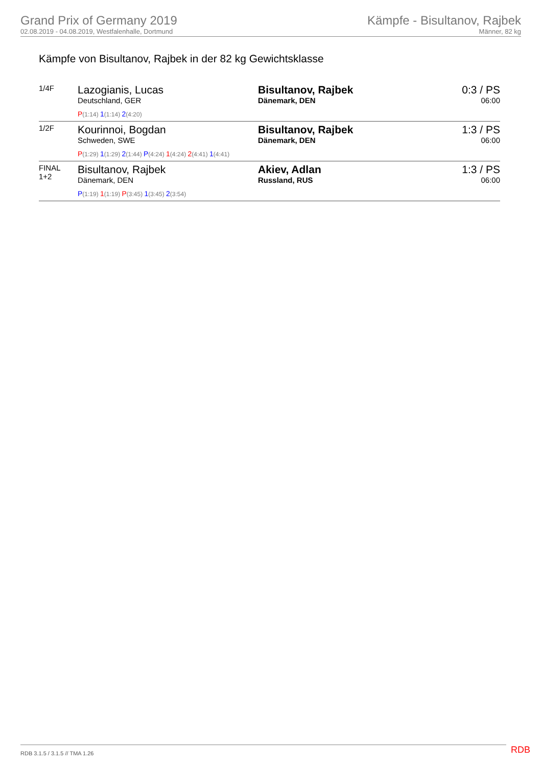Grand Prix of Germany 2019
02.08.2019 - 04.08.2019, Westfalenhalle, Dortmund
Kämpfe - Bisultanov, Rajbek
Männer, 82 kg
Kämpfe von Bisultanov, Rajbek in der 82 kg Gewichtsklasse
| 1/4F | Lazogianis, Lucas Deutschland, GER P (1:14) 1 (1:14) 2 (4:20) | Bisultanov, Rajbek Dänemark, DEN | 0:3 / PS 06:00 |
| 1/2F | Kourinnoi, Bogdan Schweden, SWE P (1:29) 1 (1:29) 2 (1:44) P (4:24) 1 (4:24) 2 (4:41) 1 (4:41) | Bisultanov, Rajbek Dänemark, DEN | 1:3 / PS 06:00 |
| FINAL 1+2 | Bisultanov, Rajbek Dänemark, DEN P (1:19) 1 (1:19) P (3:45) 1 (3:45) 2 (3:54) | Akiev, Adlan Russland, RUS | 1:3 / PS 06:00 |
RDB 3.1.5 / 3.1.5 // TMA 1.26 RDB